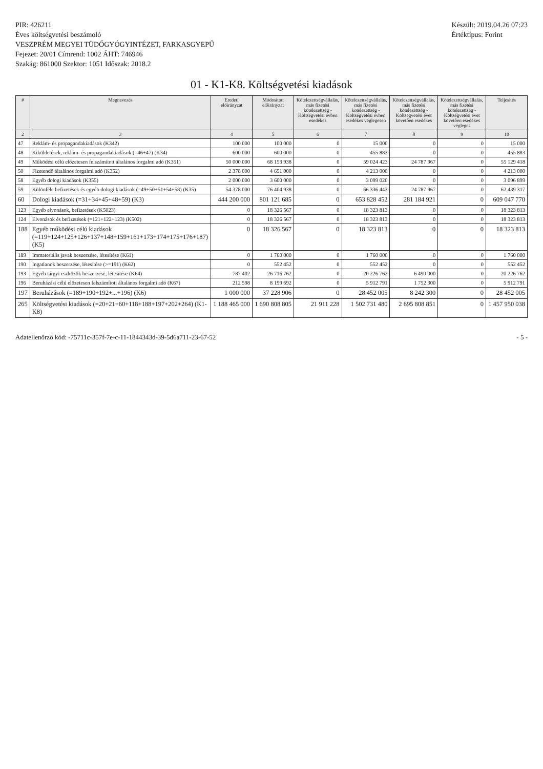PIR: 426211
Éves költségvetési beszámoló
VESZPRÉM MEGYEI TÜDŐGYÓGYINTÉZET, FARKASGYEPŰ
Fejezet: 20/01 Címrend: 1002 ÁHT: 746946
Szakág: 861000 Szektor: 1051 Időszak: 2018.2
Készült: 2019.04.26 07:23
Értéktípus: Forint
01 - K1-K8. Költségvetési kiadások
| # | Megnevezés | Eredeti előirányzat | Módosított előirányzat | Kötelezettségvállalás, más fizetési kötelezettség - Költségvetési évben esedékes | Kötelezettségvállalás, más fizetési kötelezettség - Költségvetési évben esedékes véglegesen | Kötelezettségvállalás, más fizetési kötelezettség - Költségvetési évet követően esedékes | Kötelezettségvállalás, más fizetési kötelezettség - Költségvetési évet követően esedékes végleges | Teljesítés |
| --- | --- | --- | --- | --- | --- | --- | --- | --- |
| 2 | 3 | 4 | 5 | 6 | 7 | 8 | 9 | 10 |
| 47 | Reklám- és propagandakiadások (K342) | 100 000 | 100 000 | 0 | 15 000 | 0 | 0 | 15 000 |
| 48 | Kiküldetések, reklám- és propagandakiadások (=46+47) (K34) | 600 000 | 600 000 | 0 | 455 883 | 0 | 0 | 455 883 |
| 49 | Működési célú előzetesen felszámított általános forgalmi adó (K351) | 50 000 000 | 68 153 938 | 0 | 59 024 423 | 24 787 967 | 0 | 55 129 418 |
| 50 | Fizetendő általános forgalmi adó (K352) | 2 378 000 | 4 651 000 | 0 | 4 213 000 | 0 | 0 | 4 213 000 |
| 58 | Egyéb dologi kiadások (K355) | 2 000 000 | 3 600 000 | 0 | 3 099 020 | 0 | 0 | 3 096 899 |
| 59 | Különféle befizetések és egyéb dologi kiadások (=49+50+51+54+58) (K35) | 54 378 000 | 76 404 938 | 0 | 66 336 443 | 24 787 967 | 0 | 62 439 317 |
| 60 | Dologi kiadások (=31+34+45+48+59) (K3) | 444 200 000 | 801 121 685 | 0 | 653 828 452 | 281 184 921 | 0 | 609 047 770 |
| 123 | Egyéb elvonások, befizetések (K5023) | 0 | 18 326 567 | 0 | 18 323 813 | 0 | 0 | 18 323 813 |
| 124 | Elvonások és befizetések (=121+122+123) (K502) | 0 | 18 326 567 | 0 | 18 323 813 | 0 | 0 | 18 323 813 |
| 188 | Egyéb működési célú kiadások (=119+124+125+126+137+148+159+161+173+174+175+176+187) (K5) | 0 | 18 326 567 | 0 | 18 323 813 | 0 | 0 | 18 323 813 |
| 189 | Immateriális javak beszerzése, létesítése (K61) | 0 | 1 760 000 | 0 | 1 760 000 | 0 | 0 | 1 760 000 |
| 190 | Ingatlanok beszerzése, létesítése (>=191) (K62) | 0 | 552 452 | 0 | 552 452 | 0 | 0 | 552 452 |
| 193 | Egyéb tárgyi eszközök beszerzése, létesítése (K64) | 787 402 | 26 716 762 | 0 | 20 226 762 | 6 490 000 | 0 | 20 226 762 |
| 196 | Beruházási célú előzetesen felszámított általános forgalmi adó (K67) | 212 598 | 8 199 692 | 0 | 5 912 791 | 1 752 300 | 0 | 5 912 791 |
| 197 | Beruházások (=189+190+192+...+196) (K6) | 1 000 000 | 37 228 906 | 0 | 28 452 005 | 8 242 300 | 0 | 28 452 005 |
| 265 | Költségvetési kiadások (=20+21+60+118+188+197+202+264) (K1-K8) | 1 188 465 000 | 1 690 808 805 | 21 911 228 | 1 502 731 480 | 2 695 808 851 | 0 | 1 457 950 038 |
Adatellenőrző kód: -75711c-357f-7e-c-11-1844343d-39-5d6a711-23-67-52 - 5 -